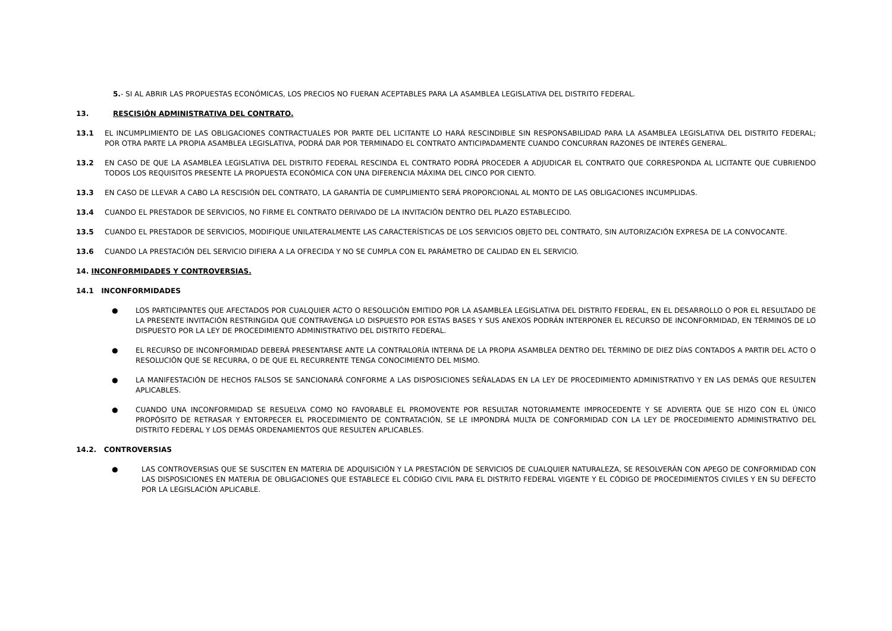5.- SI AL ABRIR LAS PROPUESTAS ECONÓMICAS, LOS PRECIOS NO FUERAN ACEPTABLES PARA LA ASAMBLEA LEGISLATIVA DEL DISTRITO FEDERAL.
13. RESCISIÓN ADMINISTRATIVA DEL CONTRATO.
13.1 EL INCUMPLIMIENTO DE LAS OBLIGACIONES CONTRACTUALES POR PARTE DEL LICITANTE LO HARÁ RESCINDIBLE SIN RESPONSABILIDAD PARA LA ASAMBLEA LEGISLATIVA DEL DISTRITO FEDERAL; POR OTRA PARTE LA PROPIA ASAMBLEA LEGISLATIVA, PODRÁ DAR POR TERMINADO EL CONTRATO ANTICIPADAMENTE CUANDO CONCURRAN RAZONES DE INTERÉS GENERAL.
13.2 EN CASO DE QUE LA ASAMBLEA LEGISLATIVA DEL DISTRITO FEDERAL RESCINDA EL CONTRATO PODRÁ PROCEDER A ADJUDICAR EL CONTRATO QUE CORRESPONDA AL LICITANTE QUE CUBRIENDO TODOS LOS REQUISITOS PRESENTE LA PROPUESTA ECONÓMICA CON UNA DIFERENCIA MÁXIMA DEL CINCO POR CIENTO.
13.3 EN CASO DE LLEVAR A CABO LA RESCISIÓN DEL CONTRATO, LA GARANTÍA DE CUMPLIMIENTO SERÁ PROPORCIONAL AL MONTO DE LAS OBLIGACIONES INCUMPLIDAS.
13.4 CUANDO EL PRESTADOR DE SERVICIOS, NO FIRME EL CONTRATO DERIVADO DE LA INVITACIÓN DENTRO DEL PLAZO ESTABLECIDO.
13.5 CUANDO EL PRESTADOR DE SERVICIOS, MODIFIQUE UNILATERALMENTE LAS CARACTERÍSTICAS DE LOS SERVICIOS OBJETO DEL CONTRATO, SIN AUTORIZACIÓN EXPRESA DE LA CONVOCANTE.
13.6 CUANDO LA PRESTACIÓN DEL SERVICIO DIFIERA A LA OFRECIDA Y NO SE CUMPLA CON EL PARÁMETRO DE CALIDAD EN EL SERVICIO.
14. INCONFORMIDADES Y CONTROVERSIAS.
14.1 INCONFORMIDADES
● LOS PARTICIPANTES QUE AFECTADOS POR CUALQUIER ACTO O RESOLUCIÓN EMITIDO POR LA ASAMBLEA LEGISLATIVA DEL DISTRITO FEDERAL, EN EL DESARROLLO O POR EL RESULTADO DE LA PRESENTE INVITACIÓN RESTRINGIDA QUE CONTRAVENGA LO DISPUESTO POR ESTAS BASES Y SUS ANEXOS PODRÁN INTERPONER EL RECURSO DE INCONFORMIDAD, EN TÉRMINOS DE LO DISPUESTO POR LA LEY DE PROCEDIMIENTO ADMINISTRATIVO DEL DISTRITO FEDERAL.
● EL RECURSO DE INCONFORMIDAD DEBERÁ PRESENTARSE ANTE LA CONTRALORÍA INTERNA DE LA PROPIA ASAMBLEA DENTRO DEL TÉRMINO DE DIEZ DÍAS CONTADOS A PARTIR DEL ACTO O RESOLUCIÓN QUE SE RECURRA, O DE QUE EL RECURRENTE TENGA CONOCIMIENTO DEL MISMO.
● LA MANIFESTACIÓN DE HECHOS FALSOS SE SANCIONARÁ CONFORME A LAS DISPOSICIONES SEÑALADAS EN LA LEY DE PROCEDIMIENTO ADMINISTRATIVO Y EN LAS DEMÁS QUE RESULTEN APLICABLES.
● CUANDO UNA INCONFORMIDAD SE RESUELVA COMO NO FAVORABLE EL PROMOVENTE POR RESULTAR NOTORIAMENTE IMPROCEDENTE Y SE ADVIERTA QUE SE HIZO CON EL ÚNICO PROPÓSITO DE RETRASAR Y ENTORPECER EL PROCEDIMIENTO DE CONTRATACIÓN, SE LE IMPONDRÁ MULTA DE CONFORMIDAD CON LA LEY DE PROCEDIMIENTO ADMINISTRATIVO DEL DISTRITO FEDERAL Y LOS DEMÁS ORDENAMIENTOS QUE RESULTEN APLICABLES.
14.2. CONTROVERSIAS
● LAS CONTROVERSIAS QUE SE SUSCITEN EN MATERIA DE ADQUISICIÓN Y LA PRESTACIÓN DE SERVICIOS DE CUALQUIER NATURALEZA, SE RESOLVERÁN CON APEGO DE CONFORMIDAD CON LAS DISPOSICIONES EN MATERIA DE OBLIGACIONES QUE ESTABLECE EL CÓDIGO CIVIL PARA EL DISTRITO FEDERAL VIGENTE Y EL CÓDIGO DE PROCEDIMIENTOS CIVILES Y EN SU DEFECTO POR LA LEGISLACIÓN APLICABLE.